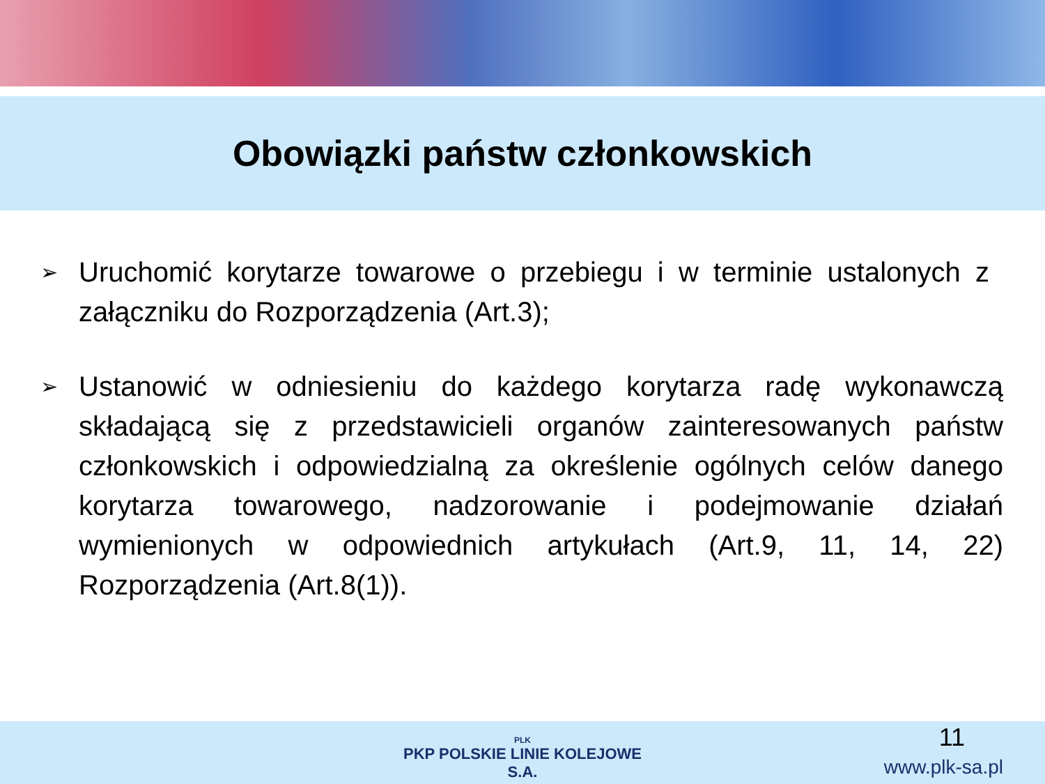Obowiązki państw członkowskich
➢
Uruchomić korytarze towarowe o przebiegu i w terminie ustalonych z załączniku do Rozporządzenia (Art.3);
➢
Ustanowić w odniesieniu do każdego korytarza radę wykonawczą składającą się z przedstawicieli organów zainteresowanych państw członkowskich i odpowiedzialną za określenie ogólnych celów danego korytarza towarowego, nadzorowanie i podejmowanie działań wymienionych w odpowiednich artykułach (Art.9, 11, 14, 22) Rozporządzenia (Art.8(1)).
PLK
PKP POLSKIE LINIE KOLEJOWE S.A.
11
www.plk-sa.pl